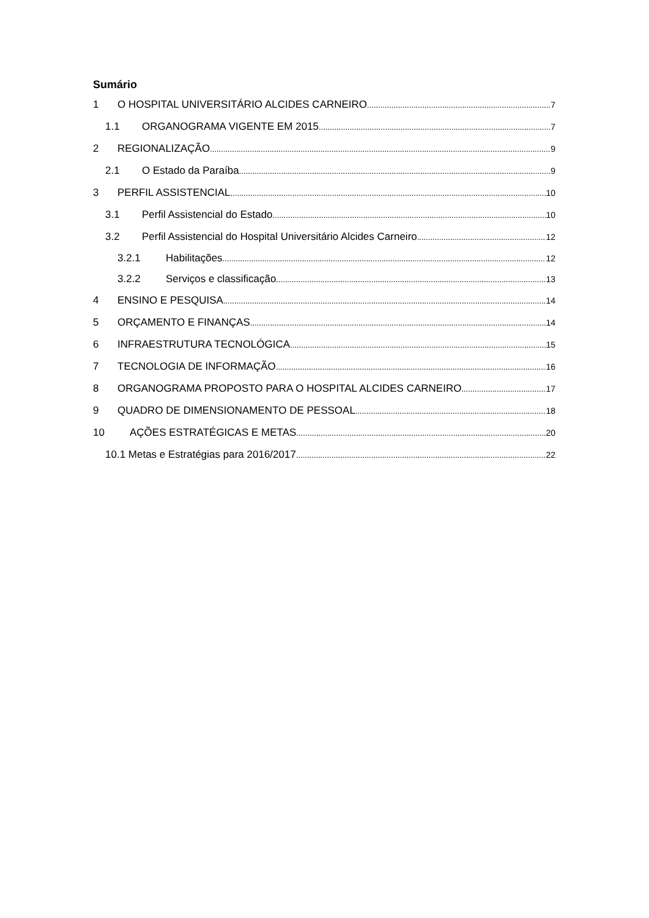Sumário
1 O HOSPITAL UNIVERSITÁRIO ALCIDES CARNEIRO 7
1.1 ORGANOGRAMA VIGENTE EM 2015 7
2 REGIONALIZAÇÃO 9
2.1 O Estado da Paraíba 9
3 PERFIL ASSISTENCIAL 10
3.1 Perfil Assistencial do Estado 10
3.2 Perfil Assistencial do Hospital Universitário Alcides Carneiro 12
3.2.1 Habilitações 12
3.2.2 Serviços e classificação 13
4 ENSINO E PESQUISA 14
5 ORÇAMENTO E FINANÇAS 14
6 INFRAESTRUTURA TECNOLÓGICA 15
7 TECNOLOGIA DE INFORMAÇÃO 16
8 ORGANOGRAMA PROPOSTO PARA O HOSPITAL ALCIDES CARNEIRO 17
9 QUADRO DE DIMENSIONAMENTO DE PESSOAL 18
10 AÇÕES ESTRATÉGICAS E METAS 20
10.1 Metas e Estratégias para 2016/2017 22